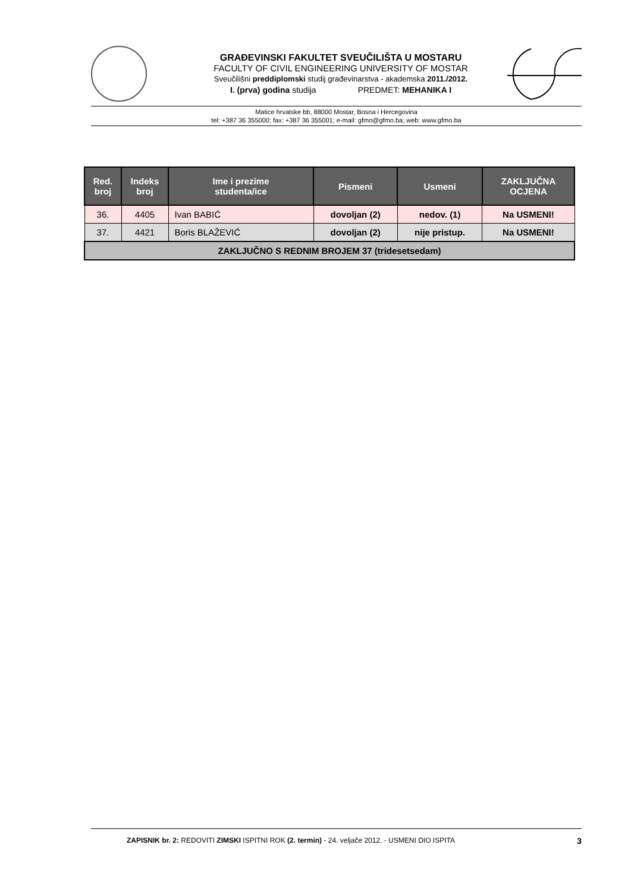GRAĐEVINSKI FAKULTET SVEUČILIŠTA U MOSTARU
FACULTY OF CIVIL ENGINEERING UNIVERSITY OF MOSTAR
Sveučilišni preddiplomski studij građevinarstva - akademska 2011./2012.
I. (prva) godina studija PREDMET: MEHANIKA I
Matice hrvatske bb, 88000 Mostar, Bosna i Hercegovina
tel: +387 36 355000; fax: +387 36 355001; e-mail: gfmo@gfmo.ba; web: www.gfmo.ba
| Red. broj | Indeks broj | Ime i prezime studenta/ice | Pismeni | Usmeni | ZAKLJUČNA OCJENA |
| --- | --- | --- | --- | --- | --- |
| 36. | 4405 | Ivan BABIĆ | dovoljan (2) | nedov. (1) | Na USMENI! |
| 37. | 4421 | Boris BLAŽEVIĆ | dovoljan (2) | nije pristup. | Na USMENI! |
| ZAKLJUČNO S REDNIM BROJEM 37 (tridesetsedam) | | | | | |
ZAPISNIK br. 2: REDOVITI ZIMSKI ISPITNI ROK (2. termin) - 24. veljače 2012. - USMENI DIO ISPITA 3